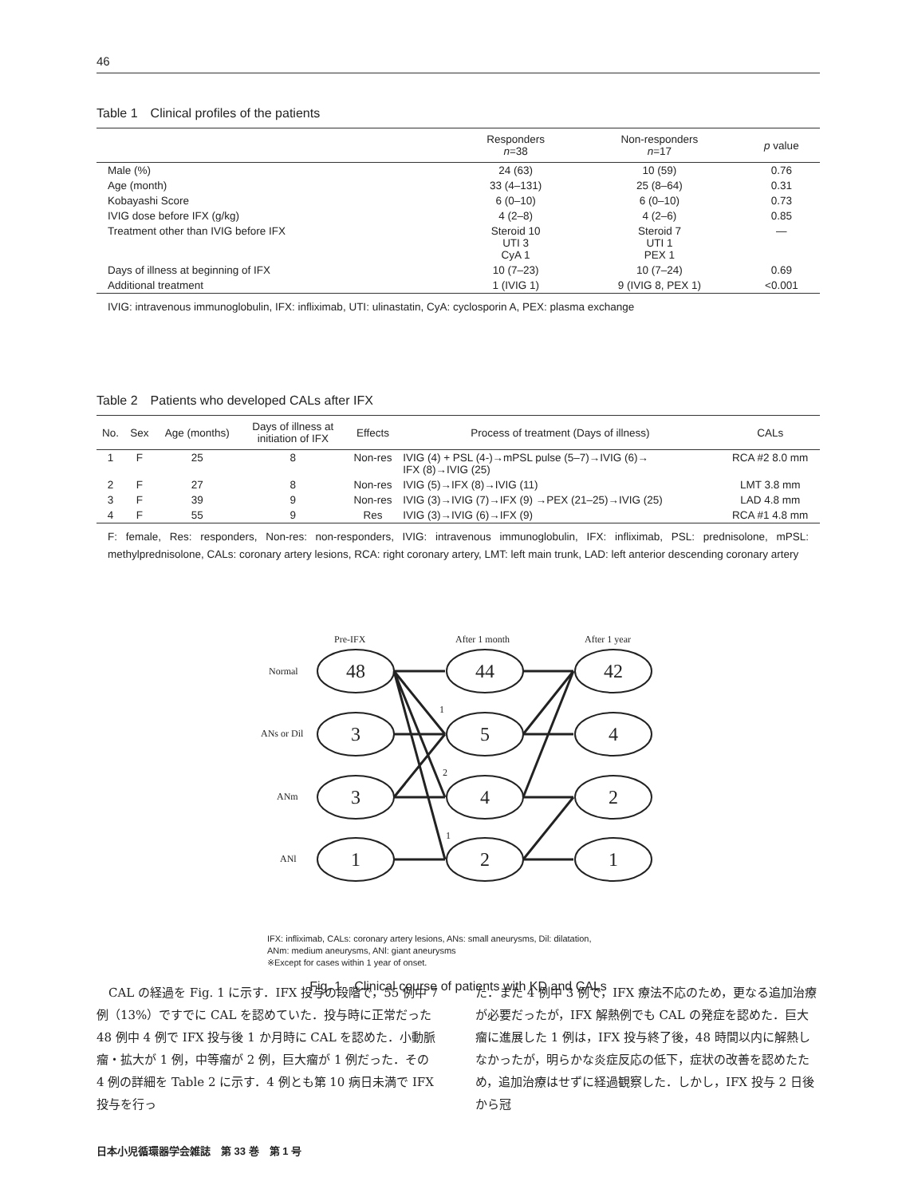46
Table 1　Clinical profiles of the patients
| | Responders n =38 | Non-responders n =17 | p value |
| --- | --- | --- | --- |
| Male (%) | 24 (63) | 10 (59) | 0.76 |
| Age (month) | 33 (4–131) | 25 (8–64) | 0.31 |
| Kobayashi Score | 6 (0–10) | 6 (0–10) | 0.73 |
| IVIG dose before IFX (g/kg) | 4 (2–8) | 4 (2–6) | 0.85 |
| Treatment other than IVIG before IFX | Steroid 10 UTI 3 CyA 1 | Steroid 7 UTI 1 PEX 1 | — |
| Days of illness at beginning of IFX | 10 (7–23) | 10 (7–24) | 0.69 |
| Additional treatment | 1 (IVIG 1) | 9 (IVIG 8, PEX 1) | <0.001 |
IVIG: intravenous immunoglobulin, IFX: infliximab, UTI: ulinastatin, CyA: cyclosporin A, PEX: plasma exchange
Table 2　Patients who developed CALs after IFX
| No. | Sex | Age (months) | Days of illness at initiation of IFX | Effects | Process of treatment (Days of illness) | CALs |
| --- | --- | --- | --- | --- | --- | --- |
| 1 | F | 25 | 8 | Non-res | IVIG (4) + PSL (4-)→mPSL pulse (5–7)→IVIG (6)→ IFX (8)→IVIG (25) | RCA #2 8.0 mm |
| 2 | F | 27 | 8 | Non-res | IVIG (5)→IFX (8)→IVIG (11) | LMT 3.8 mm |
| 3 | F | 39 | 9 | Non-res | IVIG (3)→IVIG (7)→IFX (9) →PEX (21–25)→IVIG (25) | LAD 4.8 mm |
| 4 | F | 55 | 9 | Res | IVIG (3)→IVIG (6)→IFX (9) | RCA #1 4.8 mm |
F: female, Res: responders, Non-res: non-responders, IVIG: intravenous immunoglobulin, IFX: infliximab, PSL: prednisolone, mPSL: methylprednisolone, CALs: coronary artery lesions, RCA: right coronary artery, LMT: left main trunk, LAD: left anterior descending coronary artery
Pre-IFX
After 1 month
After 1 year
Normal
ANs or Dil
ANm
ANl
1
2
1
48
44
42
3
5
4
3
4
2
1
2
1
IFX: infliximab, CALs: coronary artery lesions, ANs: small aneurysms, Dil: dilatation,
ANm: medium aneurysms, ANl: giant aneurysms
※Except for cases within 1 year of onset.
Fig. 1　Clinical course of patients with KD and CALs
CAL の経過を Fig. 1 に示す．IFX 投与の段階で，55 例中 7 例（13%）ですでに CAL を認めていた．投与時に正常だった 48 例中 4 例で IFX 投与後 1 か月時に CAL を認めた．小動脈瘤・拡大が 1 例，中等瘤が 2 例，巨大瘤が 1 例だった．その 4 例の詳細を Table 2 に示す．4 例とも第 10 病日未満で IFX 投与を行っ
た．また 4 例中 3 例で，IFX 療法不応のため，更なる追加治療が必要だったが，IFX 解熱例でも CAL の発症を認めた．巨大瘤に進展した 1 例は，IFX 投与終了後，48 時間以内に解熱しなかったが，明らかな炎症反応の低下，症状の改善を認めたため，追加治療はせずに経過観察した．しかし，IFX 投与 2 日後から冠
日本小児循環器学会雑誌　第 33 巻　第 1 号